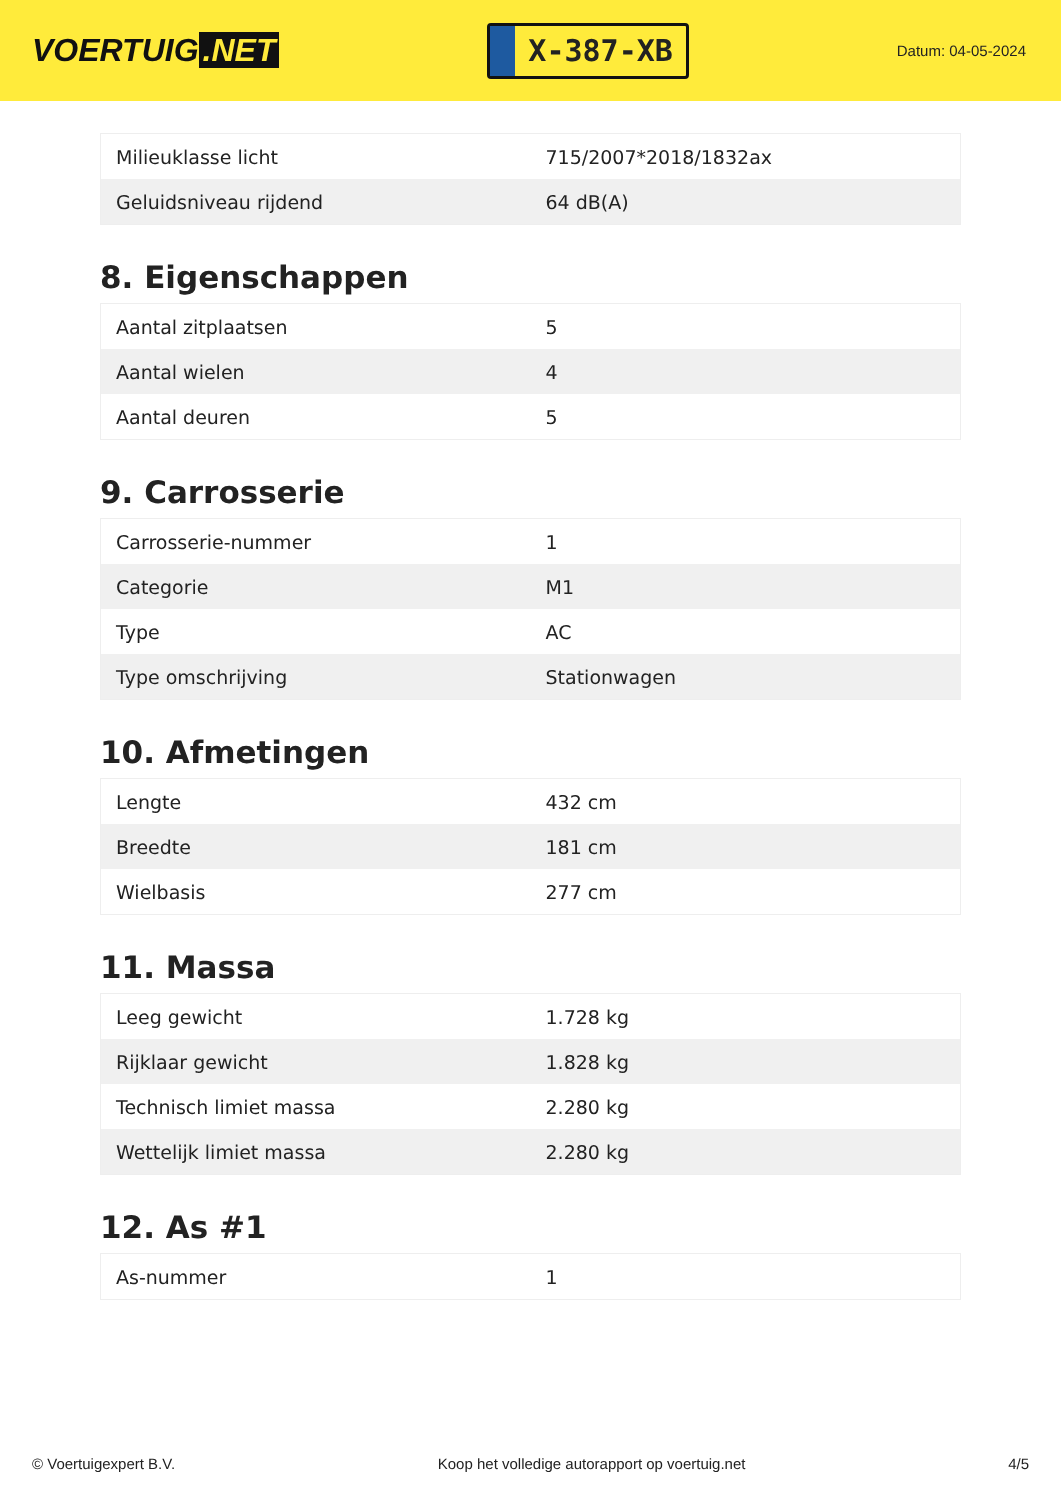VOERTUIG.NET
X-387-XB
Datum: 04-05-2024
| Milieuklasse licht | 715/2007*2018/1832ax |
| Geluidsniveau rijdend | 64 dB(A) |
8. Eigenschappen
| Aantal zitplaatsen | 5 |
| Aantal wielen | 4 |
| Aantal deuren | 5 |
9. Carrosserie
| Carrosserie-nummer | 1 |
| Categorie | M1 |
| Type | AC |
| Type omschrijving | Stationwagen |
10. Afmetingen
| Lengte | 432 cm |
| Breedte | 181 cm |
| Wielbasis | 277 cm |
11. Massa
| Leeg gewicht | 1.728 kg |
| Rijklaar gewicht | 1.828 kg |
| Technisch limiet massa | 2.280 kg |
| Wettelijk limiet massa | 2.280 kg |
12. As #1
| As-nummer | 1 |
© Voertuigexpert B.V. Koop het volledige autorapport op voertuig.net 4/5